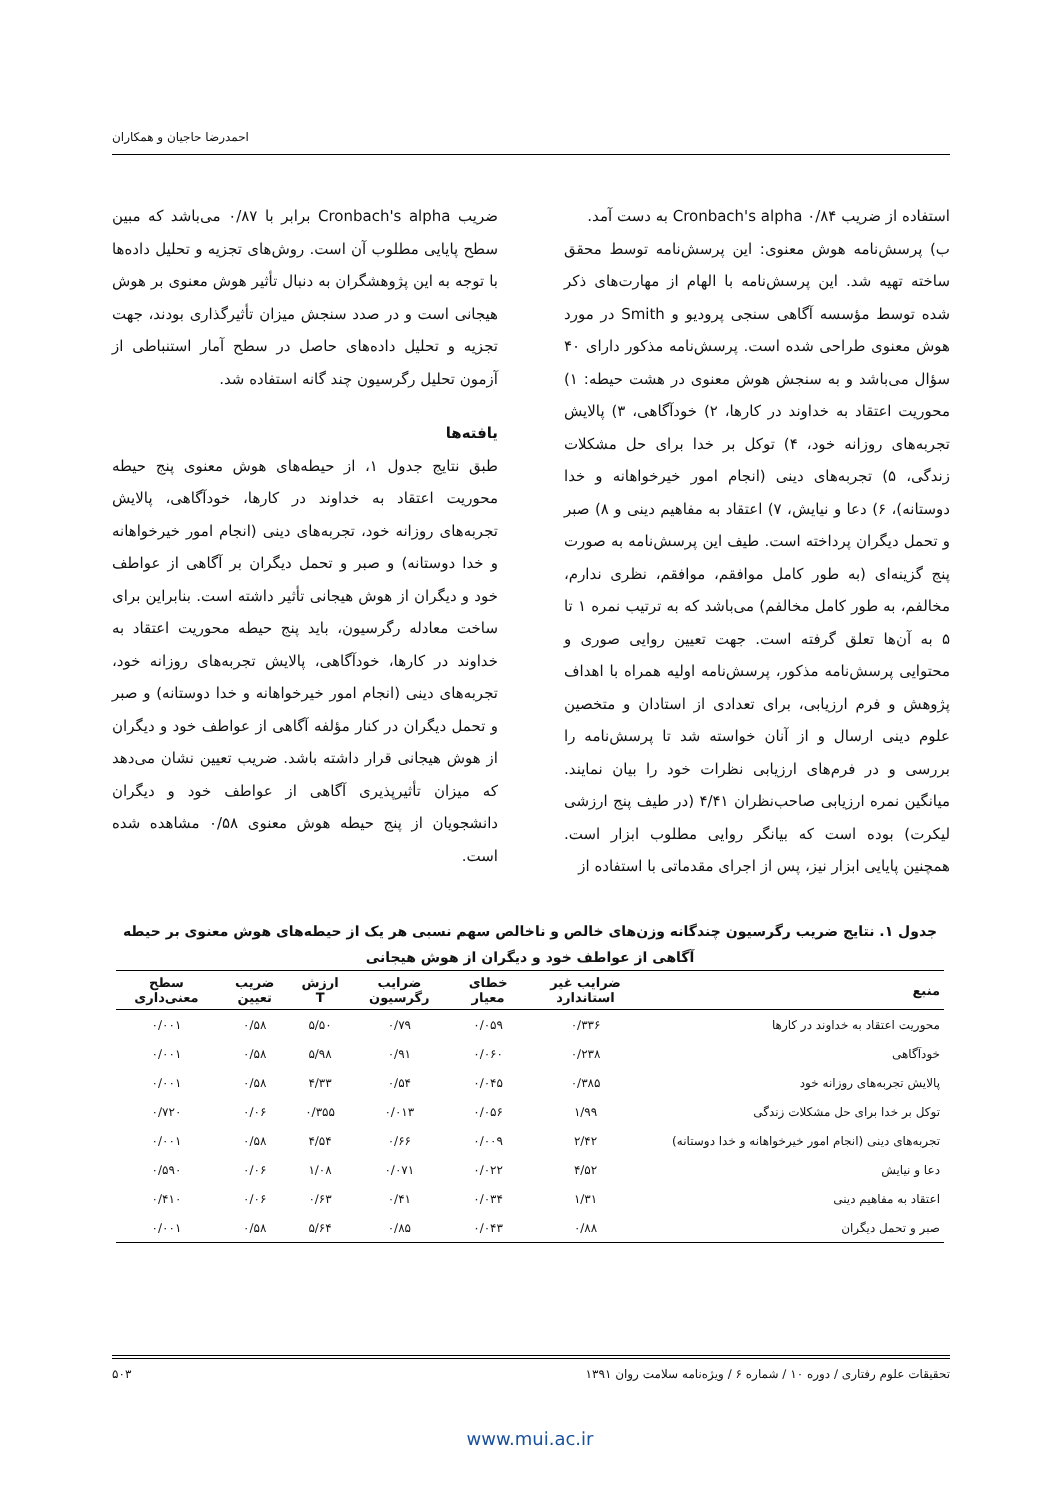احمدرضا حاجیان و همکاران
استفاده از ضریب Cronbach's alpha ۰/۸۴ به دست آمد.
ب) پرسش‌نامه هوش معنوی: این پرسش‌نامه توسط محقق ساخته تهیه شد. این پرسش‌نامه با الهام از مهارت‌های ذکر شده توسط مؤسسه آگاهی سنجی پرودیو و Smith در مورد هوش معنوی طراحی شده است. پرسش‌نامه مذکور دارای ۴۰ سؤال می‌باشد و به سنجش هوش معنوی در هشت حیطه: ۱) محوریت اعتقاد به خداوند در کارها، ۲) خودآگاهی، ۳) پالایش تجربه‌های روزانه خود، ۴) توکل بر خدا برای حل مشکلات زندگی، ۵) تجربه‌های دینی (انجام امور خیرخواهانه و خدا دوستانه)، ۶) دعا و نیایش، ۷) اعتقاد به مفاهیم دینی و ۸) صبر و تحمل دیگران پرداخته است. طیف این پرسش‌نامه به صورت پنج گزینه‌ای (به طور کامل موافقم، موافقم، نظری ندارم، مخالفم، به طور کامل مخالفم) می‌باشد که به ترتیب نمره ۱ تا ۵ به آن‌ها تعلق گرفته است. جهت تعیین روایی صوری و محتوایی پرسش‌نامه مذکور، پرسش‌نامه اولیه همراه با اهداف پژوهش و فرم ارزیابی، برای تعدادی از استادان و متخصین علوم دینی ارسال و از آنان خواسته شد تا پرسش‌نامه را بررسی و در فرم‌های ارزیابی نظرات خود را بیان نمایند. میانگین نمره ارزیابی صاحب‌نظران ۴/۴۱ (در طیف پنج ارزشی لیکرت) بوده است که بیانگر روایی مطلوب ابزار است. همچنین پایایی ابزار نیز، پس از اجرای مقدماتی با استفاده از
ضریب Cronbach's alpha برابر با ۰/۸۷ می‌باشد که مبین سطح پایایی مطلوب آن است. روش‌های تجزیه و تحلیل داده‌ها با توجه به این پژوهشگران به دنبال تأثیر هوش معنوی بر هوش هیجانی است و در صدد سنجش میزان تأثیرگذاری بودند، جهت تجزیه و تحلیل داده‌های حاصل در سطح آمار استنباطی از آزمون تحلیل رگرسیون چند گانه استفاده شد.
یافته‌ها
طبق نتایج جدول ۱، از حیطه‌های هوش معنوی پنج حیطه محوریت اعتقاد به خداوند در کارها، خودآگاهی، پالایش تجربه‌های روزانه خود، تجربه‌های دینی (انجام امور خیرخواهانه و خدا دوستانه) و صبر و تحمل دیگران بر آگاهی از عواطف خود و دیگران از هوش هیجانی تأثیر داشته است. بنابراین برای ساخت معادله رگرسیون، باید پنج حیطه محوریت اعتقاد به خداوند در کارها، خودآگاهی، پالایش تجربه‌های روزانه خود، تجربه‌های دینی (انجام امور خیرخواهانه و خدا دوستانه) و صبر و تحمل دیگران در کنار مؤلفه آگاهی از عواطف خود و دیگران از هوش هیجانی قرار داشته باشد. ضریب تعیین نشان می‌دهد که میزان تأثیرپذیری آگاهی از عواطف خود و دیگران دانشجویان از پنج حیطه هوش معنوی ۰/۵۸ مشاهده شده است.
جدول ۱. نتایج ضریب رگرسیون چندگانه وزن‌های خالص و ناخالص سهم نسبی هر یک از حیطه‌های هوش معنوی بر حیطه آگاهی از عواطف خود و دیگران از هوش هیجانی
| منبع | ضرایب غیر استاندارد | خطای معیار | ضرایب رگرسیون | ارزش T | ضریب تعیین | سطح معنی‌داری |
| --- | --- | --- | --- | --- | --- | --- |
| محوریت اعتقاد به خداوند در کارها | ۰/۳۳۶ | ۰/۰۵۹ | ۰/۷۹ | ۵/۵۰ | ۰/۵۸ | ۰/۰۰۱ |
| خودآگاهی | ۰/۲۳۸ | ۰/۰۶۰ | ۰/۹۱ | ۵/۹۸ | ۰/۵۸ | ۰/۰۰۱ |
| پالایش تجربه‌های روزانه خود | ۰/۳۸۵ | ۰/۰۴۵ | ۰/۵۴ | ۴/۳۳ | ۰/۵۸ | ۰/۰۰۱ |
| توکل بر خدا برای حل مشکلات زندگی | ۱/۹۹ | ۰/۰۵۶ | ۰/۰۱۳ | ۰/۳۵۵ | ۰/۰۶ | ۰/۷۲۰ |
| تجربه‌های دینی (انجام امور خیرخواهانه و خدا دوستانه) | ۲/۴۲ | ۰/۰۰۹ | ۰/۶۶ | ۴/۵۴ | ۰/۵۸ | ۰/۰۰۱ |
| دعا و نیایش | ۴/۵۲ | ۰/۰۲۲ | ۰/۰۷۱ | ۱/۰۸ | ۰/۰۶ | ۰/۵۹۰ |
| اعتقاد به مفاهیم دینی | ۱/۳۱ | ۰/۰۳۴ | ۰/۴۱ | ۰/۶۳ | ۰/۰۶ | ۰/۴۱۰ |
| صبر و تحمل دیگران | ۰/۸۸ | ۰/۰۴۳ | ۰/۸۵ | ۵/۶۴ | ۰/۵۸ | ۰/۰۰۱ |
تحقیقات علوم رفتاری / دوره ۱۰ / شماره ۶ / ویژه‌نامه سلامت روان ۱۳۹۱ ۵۰۳
www.mui.ac.ir